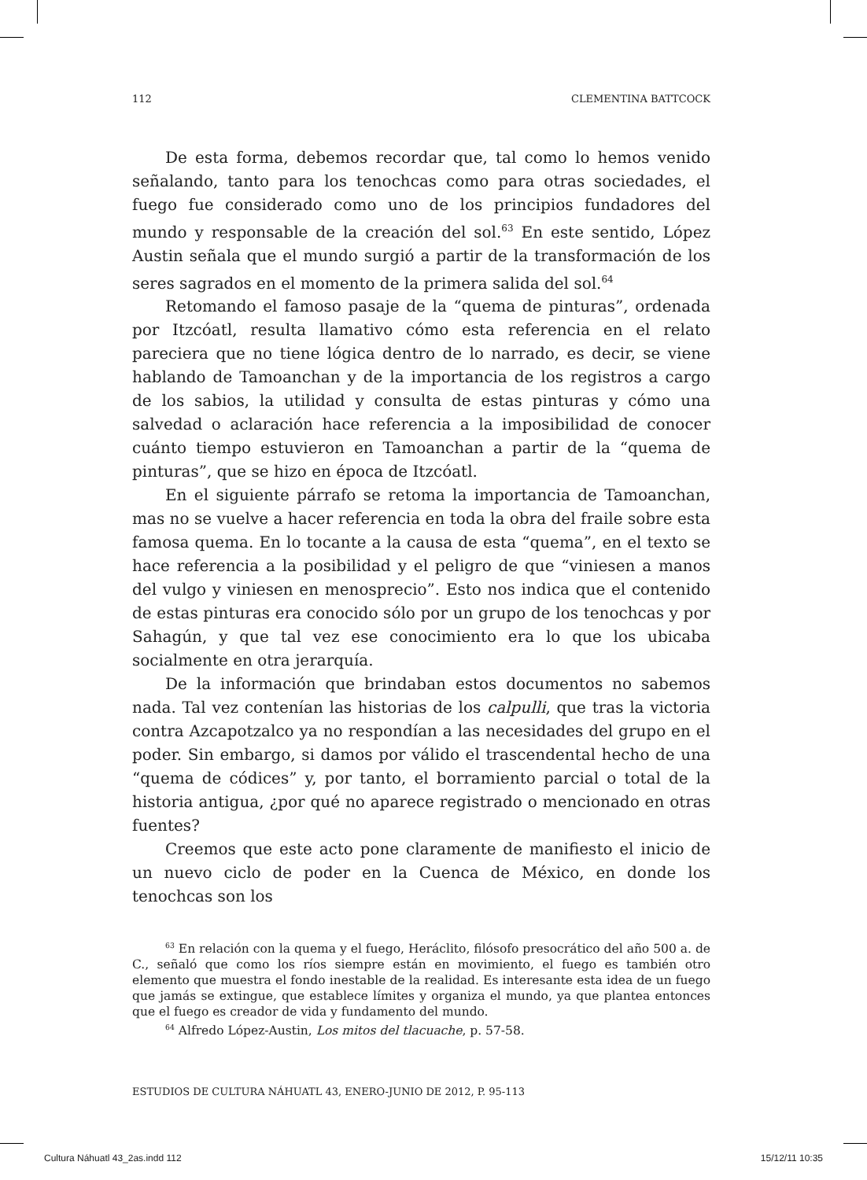112 CLEMENTINA BATTCOCK
De esta forma, debemos recordar que, tal como lo hemos venido señalando, tanto para los tenochcas como para otras sociedades, el fuego fue considerado como uno de los principios fundadores del mundo y responsable de la creación del sol.<sup>63</sup> En este sentido, López Austin señala que el mundo surgió a partir de la transformación de los seres sagrados en el momento de la primera salida del sol.<sup>64</sup>
Retomando el famoso pasaje de la “quema de pinturas”, ordenada por Itzcóatl, resulta llamativo cómo esta referencia en el relato pareciera que no tiene lógica dentro de lo narrado, es decir, se viene hablando de Tamoanchan y de la importancia de los registros a cargo de los sabios, la utilidad y consulta de estas pinturas y cómo una salvedad o aclaración hace referencia a la imposibilidad de conocer cuánto tiempo estuvieron en Tamoanchan a partir de la “quema de pinturas”, que se hizo en época de Itzcóatl.
En el siguiente párrafo se retoma la importancia de Tamoanchan, mas no se vuelve a hacer referencia en toda la obra del fraile sobre esta famosa quema. En lo tocante a la causa de esta “quema”, en el texto se hace referencia a la posibilidad y el peligro de que “viniesen a manos del vulgo y viniesen en menosprecio”. Esto nos indica que el contenido de estas pinturas era conocido sólo por un grupo de los tenochcas y por Sahagún, y que tal vez ese conocimiento era lo que los ubicaba socialmente en otra jerarquía.
De la información que brindaban estos documentos no sabemos nada. Tal vez contenían las historias de los calpulli, que tras la victoria contra Azcapotzalco ya no respondían a las necesidades del grupo en el poder. Sin embargo, si damos por válido el trascendental hecho de una “quema de códices” y, por tanto, el borramiento parcial o total de la historia antigua, ¿por qué no aparece registrado o mencionado en otras fuentes?
Creemos que este acto pone claramente de manifiesto el inicio de un nuevo ciclo de poder en la Cuenca de México, en donde los tenochcas son los
<sup>63</sup> En relación con la quema y el fuego, Heráclito, filósofo presocrático del año 500 a. de C., señaló que como los ríos siempre están en movimiento, el fuego es también otro elemento que muestra el fondo inestable de la realidad. Es interesante esta idea de un fuego que jamás se extingue, que establece límites y organiza el mundo, ya que plantea entonces que el fuego es creador de vida y fundamento del mundo.
<sup>64</sup> Alfredo López-Austin, Los mitos del tlacuache, p. 57-58.
ESTUDIOS DE CULTURA NÁHUATL 43, ENERO-JUNIO DE 2012, P. 95-113
Cultura Náhuatl 43_2as.indd 112 15/12/11 10:35